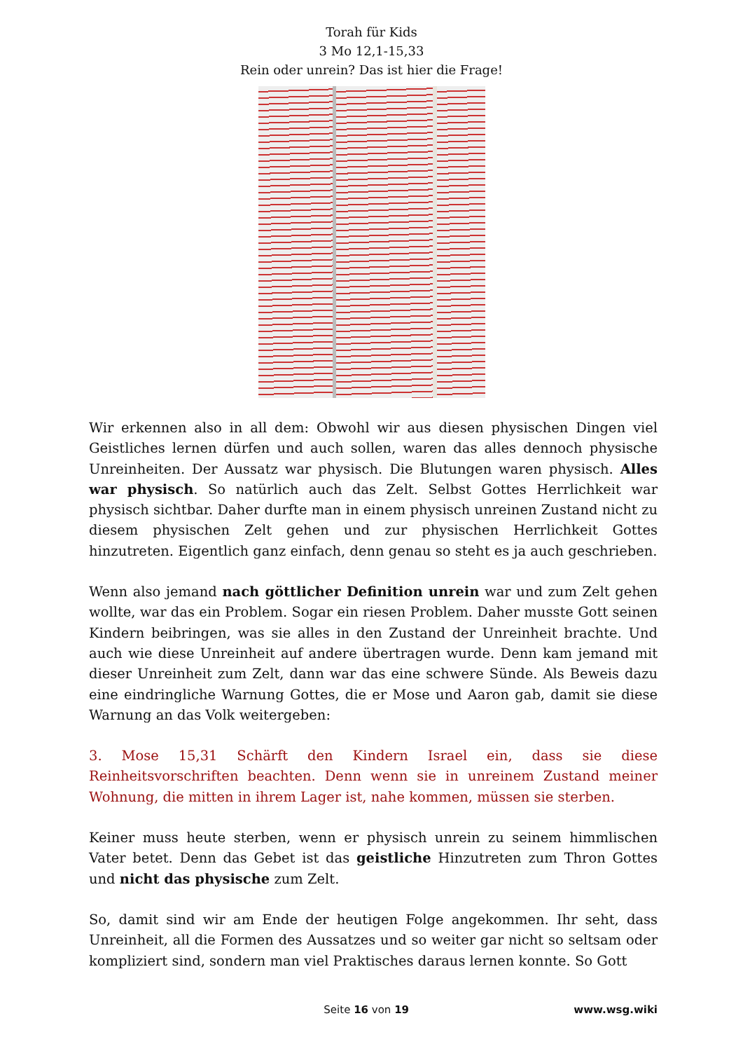Torah für Kids
3 Mo 12,1-15,33
Rein oder unrein? Das ist hier die Frage!
Wir erkennen also in all dem: Obwohl wir aus diesen physischen Dingen viel Geistliches lernen dürfen und auch sollen, waren das alles dennoch physische Unreinheiten. Der Aussatz war physisch. Die Blutungen waren physisch. Alles war physisch. So natürlich auch das Zelt. Selbst Gottes Herrlichkeit war physisch sichtbar. Daher durfte man in einem physisch unreinen Zustand nicht zu diesem physischen Zelt gehen und zur physischen Herrlichkeit Gottes hinzutreten. Eigentlich ganz einfach, denn genau so steht es ja auch geschrieben.
Wenn also jemand nach göttlicher Definition unrein war und zum Zelt gehen wollte, war das ein Problem. Sogar ein riesen Problem. Daher musste Gott seinen Kindern beibringen, was sie alles in den Zustand der Unreinheit brachte. Und auch wie diese Unreinheit auf andere übertragen wurde. Denn kam jemand mit dieser Unreinheit zum Zelt, dann war das eine schwere Sünde. Als Beweis dazu eine eindringliche Warnung Gottes, die er Mose und Aaron gab, damit sie diese Warnung an das Volk weitergeben:
3. Mose 15,31 Schärft den Kindern Israel ein, dass sie diese Reinheitsvorschriften beachten. Denn wenn sie in unreinem Zustand meiner Wohnung, die mitten in ihrem Lager ist, nahe kommen, müssen sie sterben.
Keiner muss heute sterben, wenn er physisch unrein zu seinem himmlischen Vater betet. Denn das Gebet ist das geistliche Hinzutreten zum Thron Gottes und nicht das physische zum Zelt.
So, damit sind wir am Ende der heutigen Folge angekommen. Ihr seht, dass Unreinheit, all die Formen des Aussatzes und so weiter gar nicht so seltsam oder kompliziert sind, sondern man viel Praktisches daraus lernen konnte. So Gott
Seite 16 von 19 www.wsg.wiki